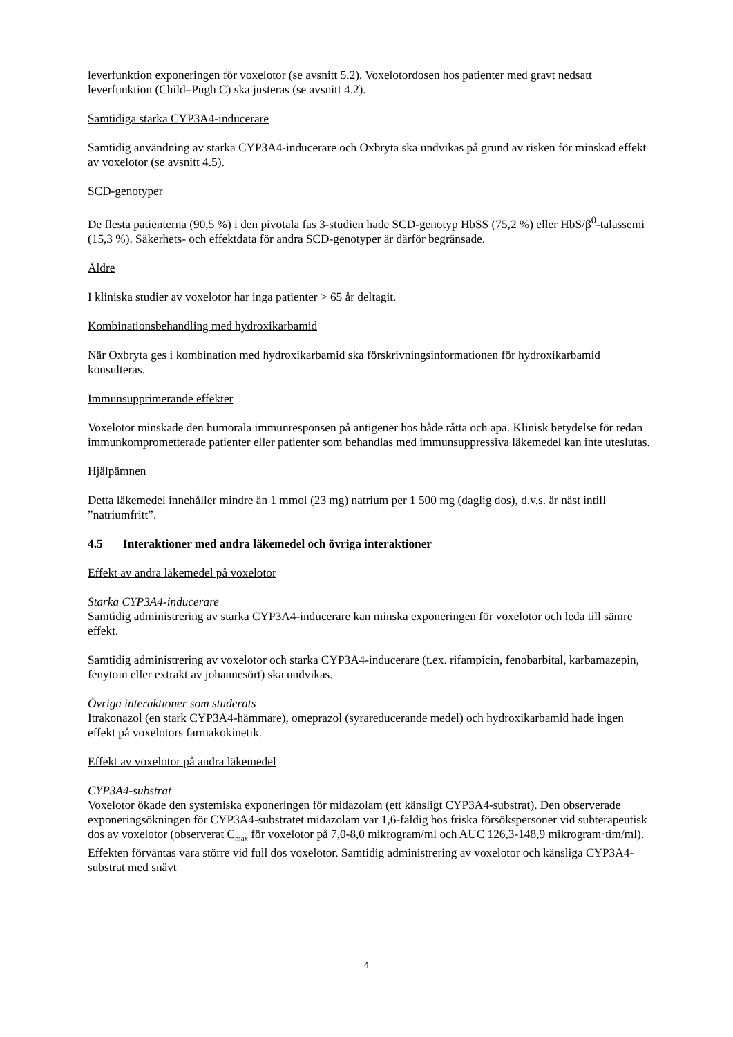leverfunktion exponeringen för voxelotor (se avsnitt 5.2). Voxelotordosen hos patienter med gravt nedsatt leverfunktion (Child–Pugh C) ska justeras (se avsnitt 4.2).
Samtidiga starka CYP3A4-inducerare
Samtidig användning av starka CYP3A4-inducerare och Oxbryta ska undvikas på grund av risken för minskad effekt av voxelotor (se avsnitt 4.5).
SCD-genotyper
De flesta patienterna (90,5 %) i den pivotala fas 3-studien hade SCD-genotyp HbSS (75,2 %) eller HbS/β<sup>0</sup>-talassemi (15,3 %). Säkerhets- och effektdata för andra SCD-genotyper är därför begränsade.
Äldre
I kliniska studier av voxelotor har inga patienter > 65 år deltagit.
Kombinationsbehandling med hydroxikarbamid
När Oxbryta ges i kombination med hydroxikarbamid ska förskrivningsinformationen för hydroxikarbamid konsulteras.
Immunsupprimerande effekter
Voxelotor minskade den humorala immunresponsen på antigener hos både råtta och apa. Klinisk betydelse för redan immunkomprometterade patienter eller patienter som behandlas med immunsuppressiva läkemedel kan inte uteslutas.
Hjälpämnen
Detta läkemedel innehåller mindre än 1 mmol (23 mg) natrium per 1 500 mg (daglig dos), d.v.s. är näst intill ”natriumfritt”.
4.5 Interaktioner med andra läkemedel och övriga interaktioner
Effekt av andra läkemedel på voxelotor
Starka CYP3A4-inducerare
Samtidig administrering av starka CYP3A4-inducerare kan minska exponeringen för voxelotor och leda till sämre effekt.
Samtidig administrering av voxelotor och starka CYP3A4-inducerare (t.ex. rifampicin, fenobarbital, karbamazepin, fenytoin eller extrakt av johannesört) ska undvikas.
Övriga interaktioner som studerats
Itrakonazol (en stark CYP3A4-hämmare), omeprazol (syrareducerande medel) och hydroxikarbamid hade ingen effekt på voxelotors farmakokinetik.
Effekt av voxelotor på andra läkemedel
CYP3A4-substrat
Voxelotor ökade den systemiska exponeringen för midazolam (ett känsligt CYP3A4-substrat). Den observerade exponeringsökningen för CYP3A4-substratet midazolam var 1,6-faldig hos friska försökspersoner vid subterapeutisk dos av voxelotor (observerat C<sub>max</sub> för voxelotor på 7,0-8,0 mikrogram/ml och AUC 126,3-148,9 mikrogram·tim/ml). Effekten förväntas vara större vid full dos voxelotor. Samtidig administrering av voxelotor och känsliga CYP3A4-substrat med snävt
4